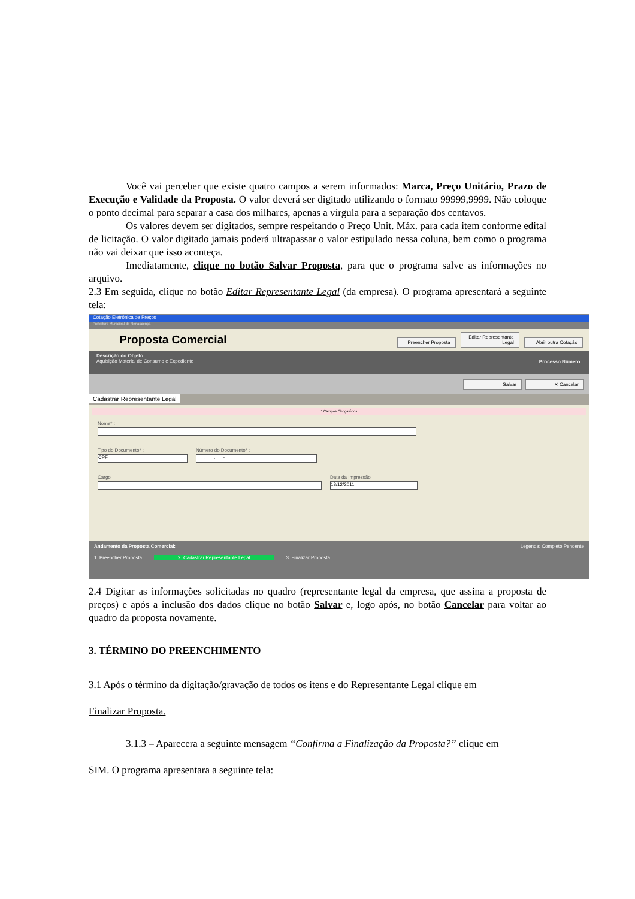Você vai perceber que existe quatro campos a serem informados: Marca, Preço Unitário, Prazo de Execução e Validade da Proposta. O valor deverá ser digitado utilizando o formato 99999,9999. Não coloque o ponto decimal para separar a casa dos milhares, apenas a vírgula para a separação dos centavos.
Os valores devem ser digitados, sempre respeitando o Preço Unit. Máx. para cada item conforme edital de licitação. O valor digitado jamais poderá ultrapassar o valor estipulado nessa coluna, bem como o programa não vai deixar que isso aconteça.
Imediatamente, clique no botão Salvar Proposta, para que o programa salve as informações no arquivo.
2.3 Em seguida, clique no botão Editar Representante Legal (da empresa). O programa apresentará a seguinte tela:
Cotação Eletrônica de Preços
Prefeitura Municipal de Renascença
Proposta Comercial
Preencher Proposta Editar Representante Legal Abrir outra Cotação
Descrição do Objeto:
Aquisição Material de Consumo e Expediente
Processo Número:
Salvar ✕ Cancelar
Cadastrar Representante Legal
* Campos Obrigatórios
Nome* :
Tipo do Documento* :
CPF
Número do Documento* :
___.___.___-__
Cargo Data da Impressão
13/12/2011
Andamento da Proposta Comercial: Legenda: Completo Pendente
1. Preencher Proposta 2. Cadastrar Representante Legal 3. Finalizar Proposta
2.4 Digitar as informações solicitadas no quadro (representante legal da empresa, que assina a proposta de preços) e após a inclusão dos dados clique no botão Salvar e, logo após, no botão Cancelar para voltar ao quadro da proposta novamente.
3. TÉRMINO DO PREENCHIMENTO
3.1 Após o término da digitação/gravação de todos os itens e do Representante Legal clique em
Finalizar Proposta.
3.1.3 – Aparecera a seguinte mensagem “Confirma a Finalização da Proposta?” clique em
SIM. O programa apresentara a seguinte tela: